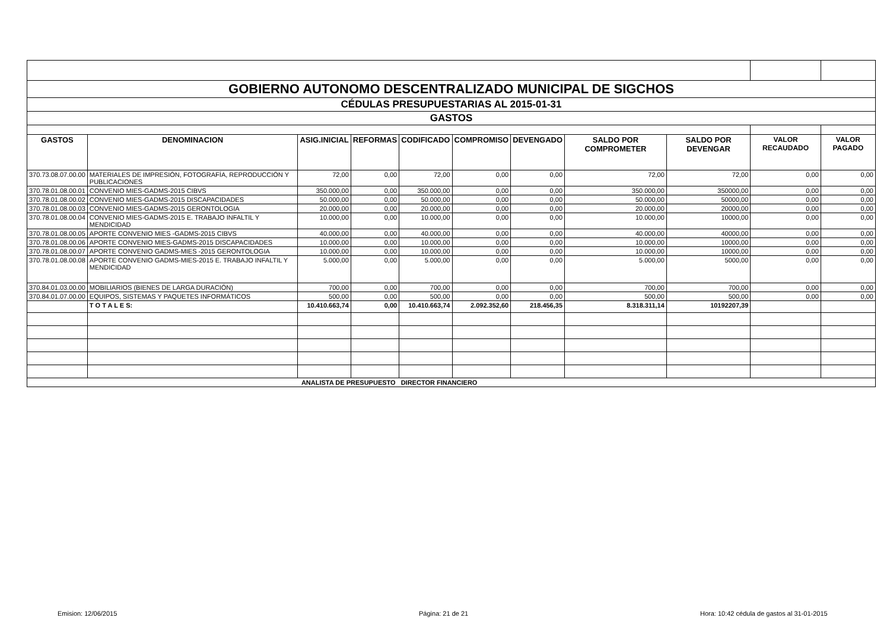| GOBIERNO AUTONOMO DESCENTRALIZADO MUNICIPAL DE SIGCHOS | | | | | | | | | | |
| CÉDULAS PRESUPUESTARIAS AL 2015-01-31 | | | | | | | | | | |
| GASTOS | | | | | | | | | | |
| GASTOS | DENOMINACION | ASIG.INICIAL | REFORMAS | CODIFICADO | COMPROMISO | DEVENGADO | SALDO POR COMPROMETER | SALDO POR DEVENGAR | VALOR RECAUDADO | VALOR PAGADO |
| 370.73.08.07.00.00 | MATERIALES DE IMPRESIÓN, FOTOGRAFÍA, REPRODUCCIÓN Y PUBLICACIONES | 72,00 | 0,00 | 72,00 | 0,00 | 0,00 | 72,00 | 72,00 | 0,00 | 0,00 |
| 370.78.01.08.00.01 | CONVENIO MIES-GADMS-2015 CIBVS | 350.000,00 | 0,00 | 350.000,00 | 0,00 | 0,00 | 350.000,00 | 350000,00 | 0,00 | 0,00 |
| 370.78.01.08.00.02 | CONVENIO MIES-GADMS-2015 DISCAPACIDADES | 50.000,00 | 0,00 | 50.000,00 | 0,00 | 0,00 | 50.000,00 | 50000,00 | 0,00 | 0,00 |
| 370.78.01.08.00.03 | CONVENIO MIES-GADMS-2015 GERONTOLOGIA | 20.000,00 | 0,00 | 20.000,00 | 0,00 | 0,00 | 20.000,00 | 20000,00 | 0,00 | 0,00 |
| 370.78.01.08.00.04 | CONVENIO MIES-GADMS-2015 E. TRABAJO INFALTIL Y MENDICIDAD | 10.000,00 | 0,00 | 10.000,00 | 0,00 | 0,00 | 10.000,00 | 10000,00 | 0,00 | 0,00 |
| 370.78.01.08.00.05 | APORTE CONVENIO MIES -GADMS-2015 CIBVS | 40.000,00 | 0,00 | 40.000,00 | 0,00 | 0,00 | 40.000,00 | 40000,00 | 0,00 | 0,00 |
| 370.78.01.08.00.06 | APORTE CONVENIO MIES-GADMS-2015 DISCAPACIDADES | 10.000,00 | 0,00 | 10.000,00 | 0,00 | 0,00 | 10.000,00 | 10000,00 | 0,00 | 0,00 |
| 370.78.01.08.00.07 | APORTE CONVENIO GADMS-MIES -2015 GERONTOLOGIA | 10.000,00 | 0,00 | 10.000,00 | 0,00 | 0,00 | 10.000,00 | 10000,00 | 0,00 | 0,00 |
| 370.78.01.08.00.08 | APORTE CONVENIO GADMS-MIES-2015 E. TRABAJO INFALTIL Y MENDICIDAD | 5.000,00 | 0,00 | 5.000,00 | 0,00 | 0,00 | 5.000,00 | 5000,00 | 0,00 | 0,00 |
| 370.84.01.03.00.00 | MOBILIARIOS (BIENES DE LARGA DURACIÓN) | 700,00 | 0,00 | 700,00 | 0,00 | 0,00 | 700,00 | 700,00 | 0,00 | 0,00 |
| 370.84.01.07.00.00 | EQUIPOS, SISTEMAS Y PAQUETES INFORMÁTICOS | 500,00 | 0,00 | 500,00 | 0,00 | 0,00 | 500,00 | 500,00 | 0,00 | 0,00 |
| | T O T A L E S: | 10.410.663,74 | 0,00 | 10.410.663,74 | 2.092.352,60 | 218.456,35 | 8.318.311,14 | 10192207,39 | | |
| | | ANALISTA DE PRESUPUESTO | | DIRECTOR FINANCIERO | | | | | | |
Emision: 12/06/2015 Página: 21 de 21
Hora: 10:42 cédula de gastos al 31-01-2015